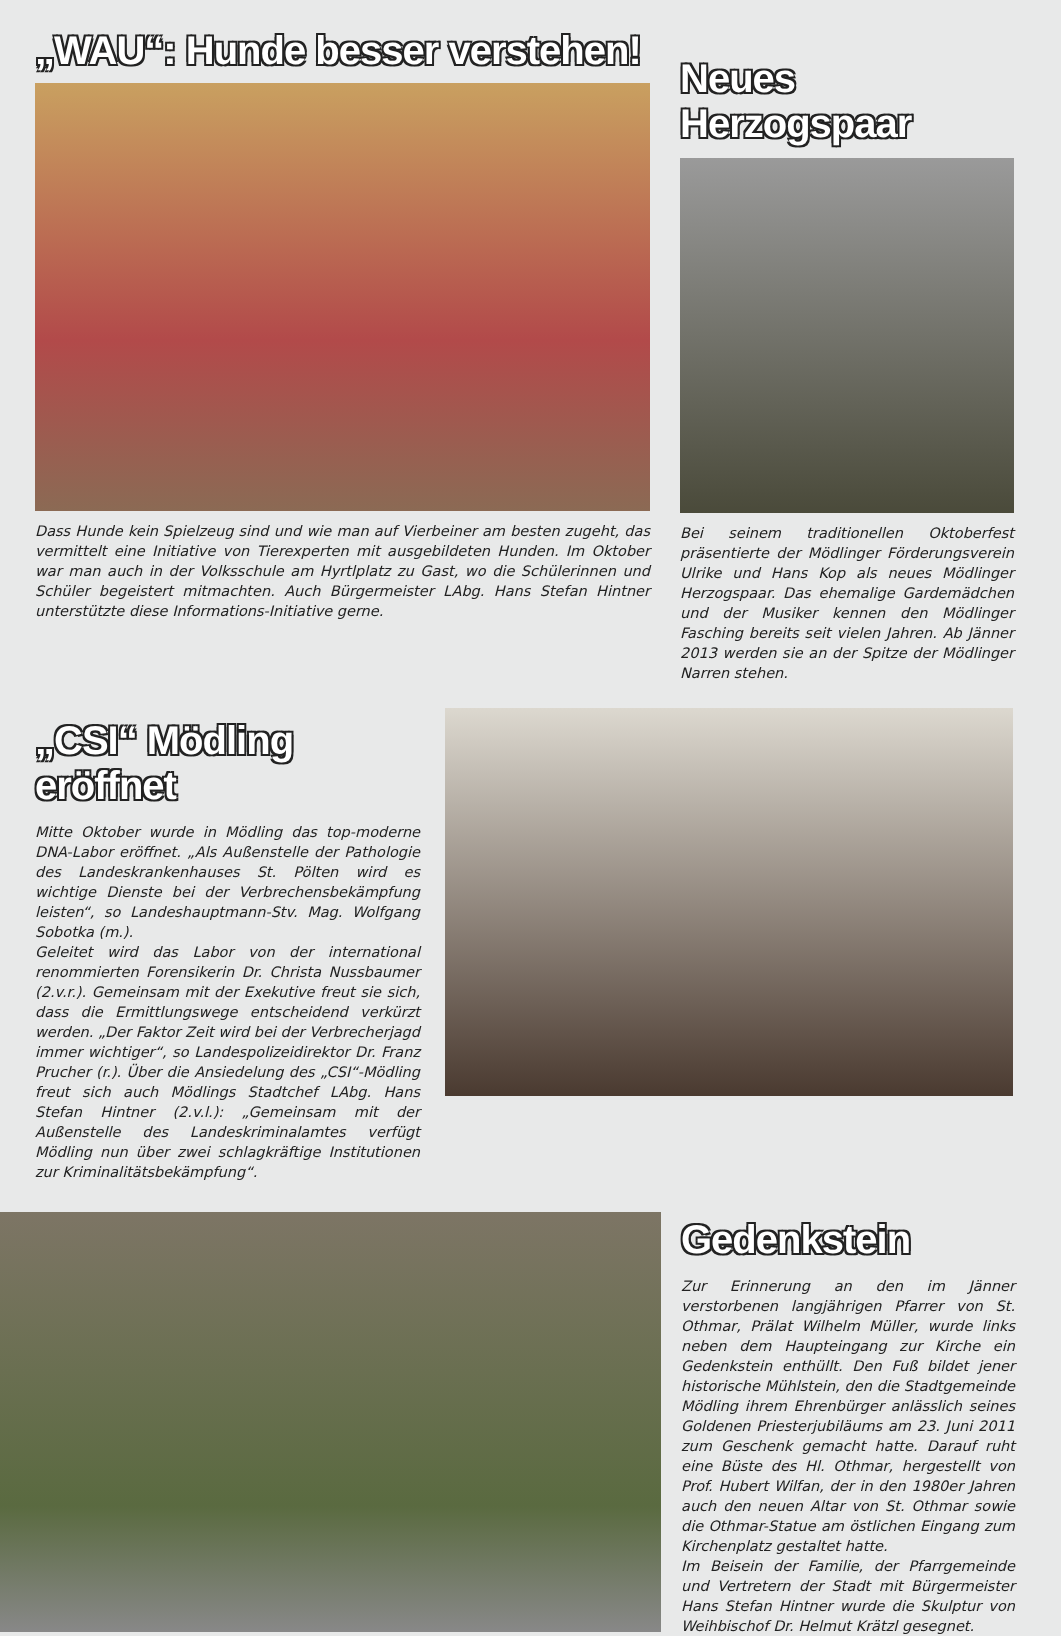„WAU“: Hunde besser verstehen!
Dass Hunde kein Spielzeug sind und wie man auf Vierbeiner am besten zugeht, das vermittelt eine Initiative von Tierexperten mit ausgebildeten Hunden. Im Oktober war man auch in der Volksschule am Hyrtlplatz zu Gast, wo die Schülerinnen und Schüler begeistert mitmachten. Auch Bürgermeister LAbg. Hans Stefan Hintner unterstützte diese Informations-Initiative gerne.
Neues Herzogspaar
Bei seinem traditionellen Oktoberfest präsentierte der Mödlinger Förderungsverein Ulrike und Hans Kop als neues Mödlinger Herzogspaar. Das ehemalige Gardemädchen und der Musiker kennen den Mödlinger Fasching bereits seit vielen Jahren. Ab Jänner 2013 werden sie an der Spitze der Mödlinger Narren stehen.
„CSI“ Mödling eröffnet
Mitte Oktober wurde in Mödling das top-moderne DNA-Labor eröffnet. „Als Außenstelle der Pathologie des Landeskrankenhauses St. Pölten wird es wichtige Dienste bei der Verbrechensbekämpfung leisten“, so Landeshauptmann-Stv. Mag. Wolfgang Sobotka (m.).
Geleitet wird das Labor von der international renommierten Forensikerin Dr. Christa Nussbaumer (2.v.r.). Gemeinsam mit der Exekutive freut sie sich, dass die Ermittlungswege entscheidend verkürzt werden. „Der Faktor Zeit wird bei der Verbrecherjagd immer wichtiger“, so Landespolizeidirektor Dr. Franz Prucher (r.). Über die Ansiedelung des „CSI“-Mödling freut sich auch Mödlings Stadtchef LAbg. Hans Stefan Hintner (2.v.l.): „Gemeinsam mit der Außenstelle des Landeskriminalamtes verfügt Mödling nun über zwei schlagkräftige Institutionen zur Kriminalitätsbekämpfung“.
Gedenkstein
Zur Erinnerung an den im Jänner verstorbenen langjährigen Pfarrer von St. Othmar, Prälat Wilhelm Müller, wurde links neben dem Haupteingang zur Kirche ein Gedenkstein enthüllt. Den Fuß bildet jener historische Mühlstein, den die Stadtgemeinde Mödling ihrem Ehrenbürger anlässlich seines Goldenen Priesterjubiläums am 23. Juni 2011 zum Geschenk gemacht hatte. Darauf ruht eine Büste des Hl. Othmar, hergestellt von Prof. Hubert Wilfan, der in den 1980er Jahren auch den neuen Altar von St. Othmar sowie die Othmar-Statue am östlichen Eingang zum Kirchenplatz gestaltet hatte.
Im Beisein der Familie, der Pfarrgemeinde und Vertretern der Stadt mit Bürgermeister Hans Stefan Hintner wurde die Skulptur von Weihbischof Dr. Helmut Krätzl gesegnet.